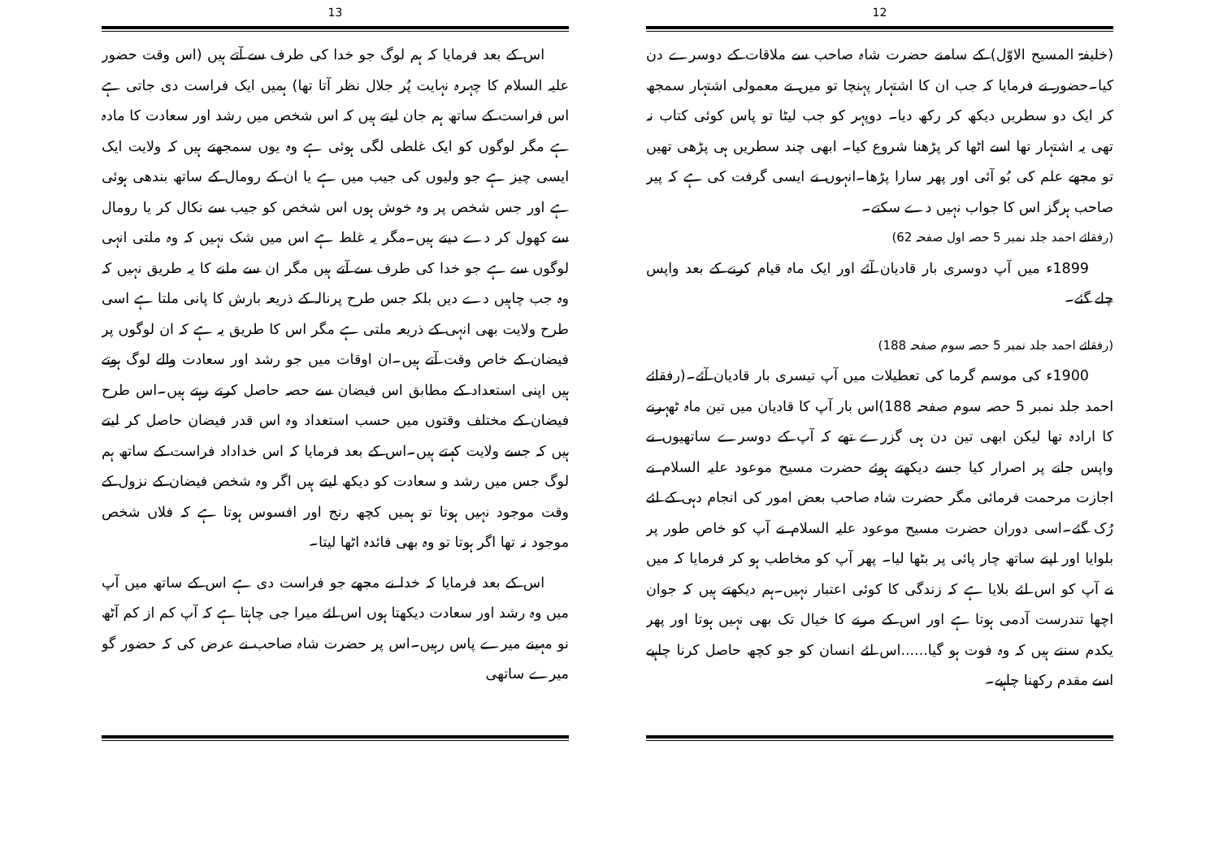12
(خلیفۃ المسیح الاوّل) کے سامنے حضرت شاہ صاحب سے ملاقات کے دوسرے دن کیا۔حضور نے فرمایا کہ جب ان کا اشتہار پہنچا تو میں نے معمولی اشتہار سمجھ کر ایک دو سطریں دیکھ کر رکھ دیا۔ دوپہر کو جب لیٹا تو پاس کوئی کتاب نہ تھی یہ اشتہار تھا اسے اٹھا کر پڑھنا شروع کیا۔ ابھی چند سطریں ہی پڑھی تھیں تو مجھے علم کی بُو آئی اور پھر سارا پڑھا۔انہوں نے ایسی گرفت کی ہے کہ پیر صاحب ہرگز اس کا جواب نہیں دے سکتے۔
(رفقائے احمد جلد نمبر 5 حصہ اول صفحہ 62)
1899ء میں آپ دوسری بار قادیان آئے اور ایک ماہ قیام کرنے کے بعد واپس چلے گئے۔
(رفقائے احمد جلد نمبر 5 حصہ سوم صفحہ 188)
1900ء کی موسم گرما کی تعطیلات میں آپ تیسری بار قادیان آئے۔(رفقائے احمد جلد نمبر 5 حصہ سوم صفحہ 188)اس بار آپ کا قادیان میں تین ماہ ٹھہرنے کا ارادہ تھا لیکن ابھی تین دن ہی گزرے تھے کہ آپ کے دوسرے ساتھیوں نے واپس جانے پر اصرار کیا جسے دیکھتے ہوئے حضرت مسیح موعود علیہ السلام نے اجازت مرحمت فرمائی مگر حضرت شاہ صاحب بعض امور کی انجام دہی کے لئے رُک گئے۔اسی دوران حضرت مسیح موعود علیہ السلام نے آپ کو خاص طور پر بلوایا اور اپنے ساتھ چار پائی پر بٹھا لیا۔ پھر آپ کو مخاطب ہو کر فرمایا کہ میں نے آپ کو اس لئے بلایا ہے کہ زندگی کا کوئی اعتبار نہیں۔ہم دیکھتے ہیں کہ جوان اچھا تندرست آدمی ہوتا ہے اور اس کے مرنے کا خیال تک بھی نہیں ہوتا اور پھر یکدم سنتے ہیں کہ وہ فوت ہو گیا......اس لئے انسان کو جو کچھ حاصل کرنا چاہیے اسے مقدم رکھنا چاہیے۔
13
اس کے بعد فرمایا کہ ہم لوگ جو خدا کی طرف سے آتے ہیں (اس وقت حضور علیہ السلام کا چہرہ نہایت پُر جلال نظر آتا تھا) ہمیں ایک فراست دی جاتی ہے اس فراست کے ساتھ ہم جان لیتے ہیں کہ اس شخص میں رشد اور سعادت کا مادہ ہے مگر لوگوں کو ایک غلطی لگی ہوئی ہے وہ یوں سمجھتے ہیں کہ ولایت ایک ایسی چیز ہے جو ولیوں کی جیب میں ہے یا ان کے رومال کے ساتھ بندھی ہوئی ہے اور جس شخص پر وہ خوش ہوں اس شخص کو جیب سے نکال کر یا رومال سے کھول کر دے دیتے ہیں۔مگر یہ غلط ہے اس میں شک نہیں کہ وہ ملتی انہی لوگوں سے ہے جو خدا کی طرف سے آتے ہیں مگر ان سے ملنے کا یہ طریق نہیں کہ وہ جب چاہیں دے دیں بلکہ جس طرح پرنالہ کے ذریعہ بارش کا پانی ملتا ہے اسی طرح ولایت بھی انہی کے ذریعہ ملتی ہے مگر اس کا طریق یہ ہے کہ ان لوگوں پر فیضان کے خاص وقت آتے ہیں۔ان اوقات میں جو رشد اور سعادت والے لوگ ہوتے ہیں اپنی استعداد کے مطابق اس فیضان سے حصہ حاصل کرتے رہتے ہیں۔اس طرح فیضان کے مختلف وقتوں میں حسب استعداد وہ اس قدر فیضان حاصل کر لیتے ہیں کہ جسے ولایت کہتے ہیں۔اس کے بعد فرمایا کہ اس خداداد فراست کے ساتھ ہم لوگ جس میں رشد و سعادت کو دیکھ لیتے ہیں اگر وہ شخص فیضان کے نزول کے وقت موجود نہیں ہوتا تو ہمیں کچھ رنج اور افسوس ہوتا ہے کہ فلاں شخص موجود نہ تھا اگر ہوتا تو وہ بھی فائدہ اٹھا لیتا۔
اس کے بعد فرمایا کہ خدا نے مجھے جو فراست دی ہے اس کے ساتھ میں آپ میں وہ رشد اور سعادت دیکھتا ہوں اس لئے میرا جی چاہتا ہے کہ آپ کم از کم آٹھ نو مہینے میرے پاس رہیں۔اس پر حضرت شاہ صاحب نے عرض کی کہ حضور گو میرے ساتھی